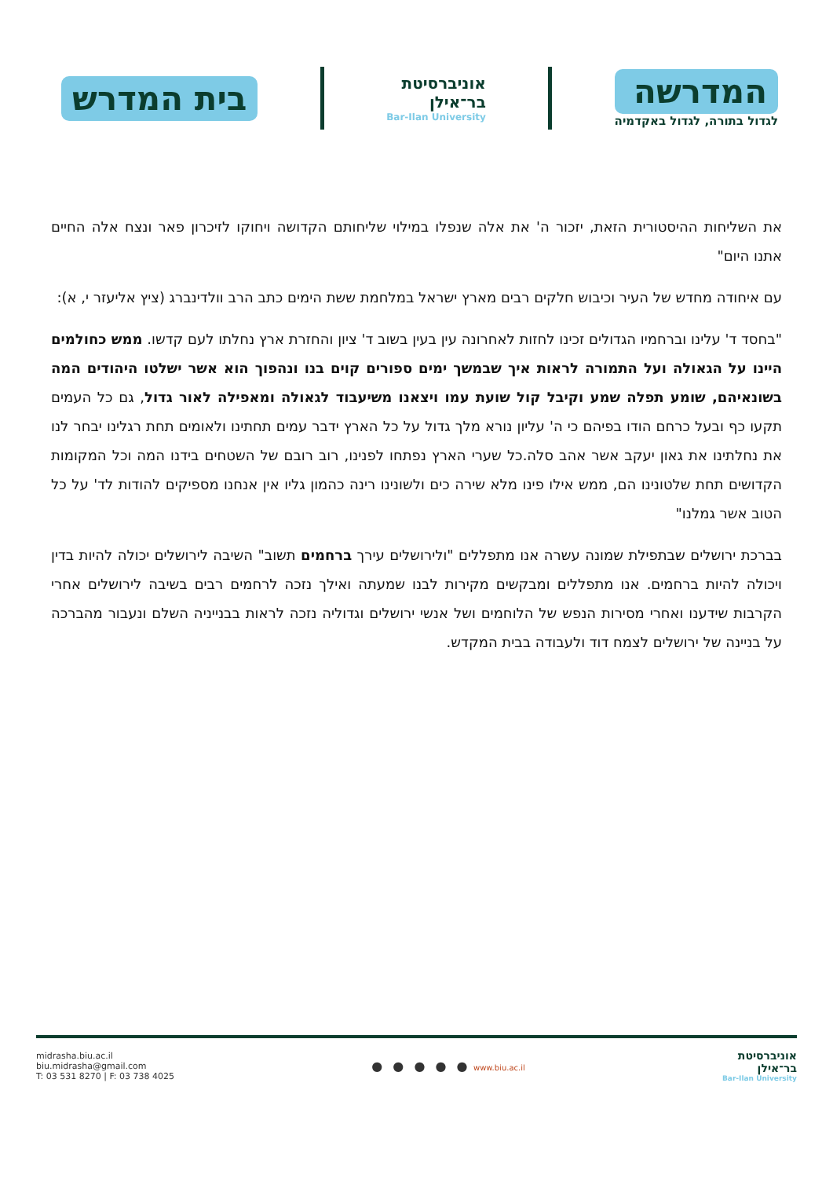המדרשה
לגדול בתורה, לגדול באקדמיה
אוניברסיטת
בר־אילן
Bar-Ilan University
בית המדרש
את השליחות ההיסטורית הזאת, יזכור ה' את אלה שנפלו במילוי שליחותם הקדושה ויחוקו לזיכרון פאר ונצח אלה החיים אתנו היום"
עם איחודה מחדש של העיר וכיבוש חלקים רבים מארץ ישראל במלחמת ששת הימים כתב הרב וולדינברג (ציץ אליעזר י, א):
"בחסד ד' עלינו וברחמיו הגדולים זכינו לחזות לאחרונה עין בעין בשוב ד' ציון והחזרת ארץ נחלתו לעם קדשו. ממש כחולמים היינו על הגאולה ועל התמורה לראות איך שבמשך ימים ספורים קוים בנו ונהפוך הוא אשר ישלטו היהודים המה בשונאיהם, שומע תפלה שמע וקיבל קול שועת עמו ויצאנו משיעבוד לגאולה ומאפילה לאור גדול, גם כל העמים תקעו כף ובעל כרחם הודו בפיהם כי ה' עליון נורא מלך גדול על כל הארץ ידבר עמים תחתינו ולאומים תחת רגלינו יבחר לנו את נחלתינו את גאון יעקב אשר אהב סלה.כל שערי הארץ נפתחו לפנינו, רוב רובם של השטחים בידנו המה וכל המקומות הקדושים תחת שלטונינו הם, ממש אילו פינו מלא שירה כים ולשונינו רינה כהמון גליו אין אנחנו מספיקים להודות לד' על כל הטוב אשר גמלנו"
בברכת ירושלים שבתפילת שמונה עשרה אנו מתפללים "ולירושלים עירך ברחמים תשוב" השיבה לירושלים יכולה להיות בדין ויכולה להיות ברחמים. אנו מתפללים ומבקשים מקירות לבנו שמעתה ואילך נזכה לרחמים רבים בשיבה לירושלים אחרי הקרבות שידענו ואחרי מסירות הנפש של הלוחמים ושל אנשי ירושלים וגדוליה נזכה לראות בבנייניה השלם ונעבור מהברכה על בניינה של ירושלים לצמח דוד ולעבודה בבית המקדש.
midrasha.biu.ac.il
biu.midrasha@gmail.com
T: 03 531 8270 | F: 03 738 4025
● ● ● ● ● www.biu.ac.il
אוניברסיטת
בר־אילן
Bar-Ilan University